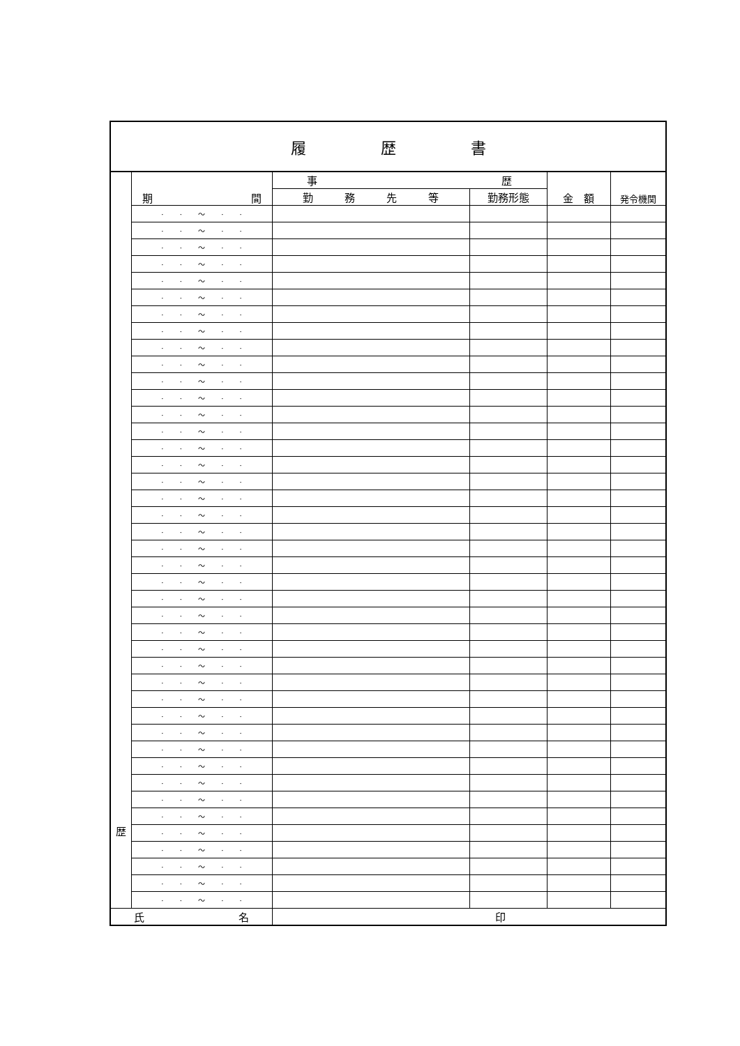| 履 歴 書 | | | | | |
| 歴 | 期 間 | 事 歴 | | 金 額 | 発令機関 |
| | | 勤 務 先 等 | 勤務形態 | | |
| | · · ～ · · | | | | |
| | · · ～ · · | | | | |
| | · · ～ · · | | | | |
| | · · ～ · · | | | | |
| | · · ～ · · | | | | |
| | · · ～ · · | | | | |
| | · · ～ · · | | | | |
| | · · ～ · · | | | | |
| | · · ～ · · | | | | |
| | · · ～ · · | | | | |
| | · · ～ · · | | | | |
| | · · ～ · · | | | | |
| | · · ～ · · | | | | |
| | · · ～ · · | | | | |
| | · · ～ · · | | | | |
| | · · ～ · · | | | | |
| | · · ～ · · | | | | |
| | · · ～ · · | | | | |
| | · · ～ · · | | | | |
| | · · ～ · · | | | | |
| | · · ～ · · | | | | |
| | · · ～ · · | | | | |
| | · · ～ · · | | | | |
| | · · ～ · · | | | | |
| | · · ～ · · | | | | |
| | · · ～ · · | | | | |
| | · · ～ · · | | | | |
| | · · ～ · · | | | | |
| | · · ～ · · | | | | |
| | · · ～ · · | | | | |
| | · · ～ · · | | | | |
| | · · ～ · · | | | | |
| | · · ～ · · | | | | |
| | · · ～ · · | | | | |
| | · · ～ · · | | | | |
| | · · ～ · · | | | | |
| | · · ～ · · | | | | |
| | · · ～ · · | | | | |
| | · · ～ · · | | | | |
| | · · ～ · · | | | | |
| | · · ～ · · | | | | |
| | · · ～ · · | | | | |
| 氏 名 | | 印 | | | |